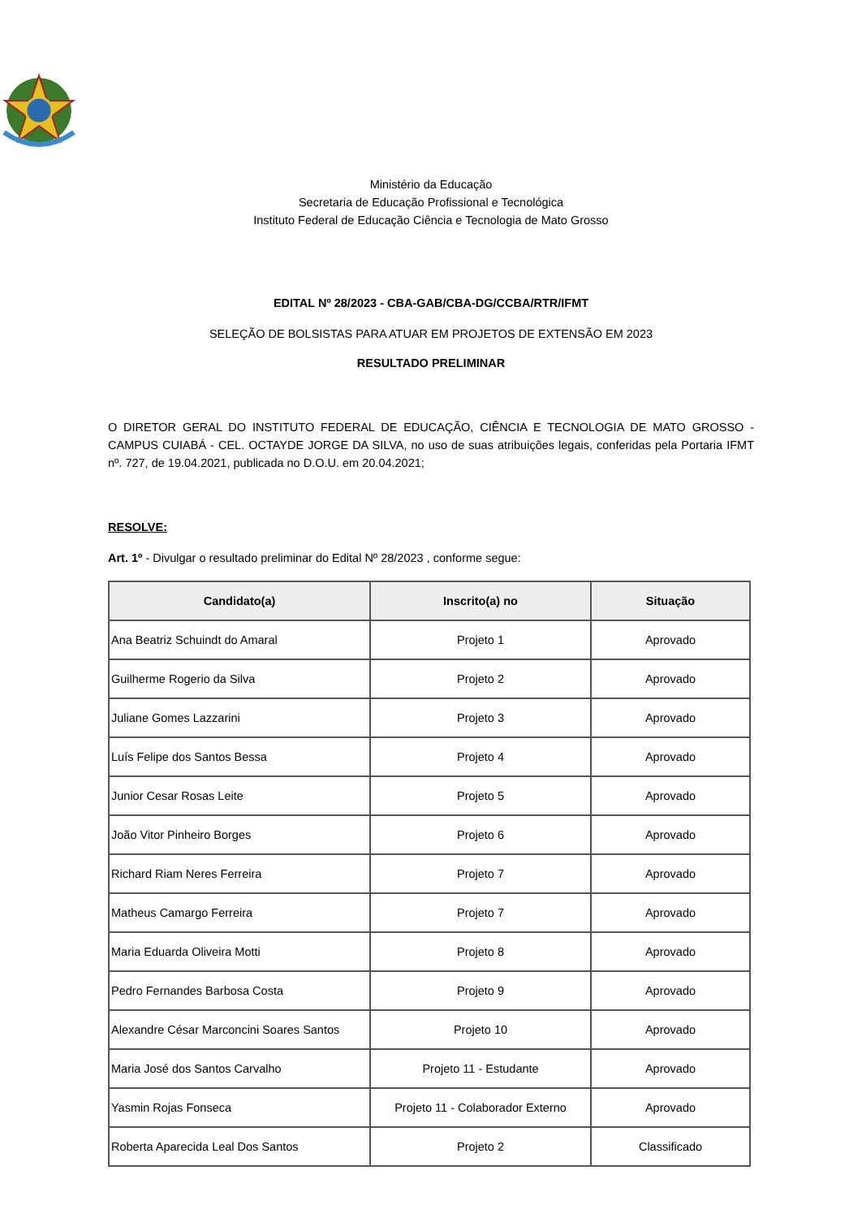Ministério da Educação
Secretaria de Educação Profissional e Tecnológica
Instituto Federal de Educação Ciência e Tecnologia de Mato Grosso
EDITAL Nº 28/2023 - CBA-GAB/CBA-DG/CCBA/RTR/IFMT
SELEÇÃO DE BOLSISTAS PARA ATUAR EM PROJETOS DE EXTENSÃO EM 2023
RESULTADO PRELIMINAR
O DIRETOR GERAL DO INSTITUTO FEDERAL DE EDUCAÇÃO, CIÊNCIA E TECNOLOGIA DE MATO GROSSO - CAMPUS CUIABÁ - CEL. OCTAYDE JORGE DA SILVA, no uso de suas atribuições legais, conferidas pela Portaria IFMT nº. 727, de 19.04.2021, publicada no D.O.U. em 20.04.2021;
RESOLVE:
Art. 1º - Divulgar o resultado preliminar do Edital Nº 28/2023 , conforme segue:
| Candidato(a) | Inscrito(a) no | Situação |
| --- | --- | --- |
| Ana Beatriz Schuindt do Amaral | Projeto 1 | Aprovado |
| Guilherme Rogerio da Silva | Projeto 2 | Aprovado |
| Juliane Gomes Lazzarini | Projeto 3 | Aprovado |
| Luís Felipe dos Santos Bessa | Projeto 4 | Aprovado |
| Junior Cesar Rosas Leite | Projeto 5 | Aprovado |
| João Vitor Pinheiro Borges | Projeto 6 | Aprovado |
| Richard Riam Neres Ferreira | Projeto 7 | Aprovado |
| Matheus Camargo Ferreira | Projeto 7 | Aprovado |
| Maria Eduarda Oliveira Motti | Projeto 8 | Aprovado |
| Pedro Fernandes Barbosa Costa | Projeto 9 | Aprovado |
| Alexandre César Marconcini Soares Santos | Projeto 10 | Aprovado |
| Maria José dos Santos Carvalho | Projeto 11 - Estudante | Aprovado |
| Yasmin Rojas Fonseca | Projeto 11 - Colaborador Externo | Aprovado |
| Roberta Aparecida Leal Dos Santos | Projeto 2 | Classificado |